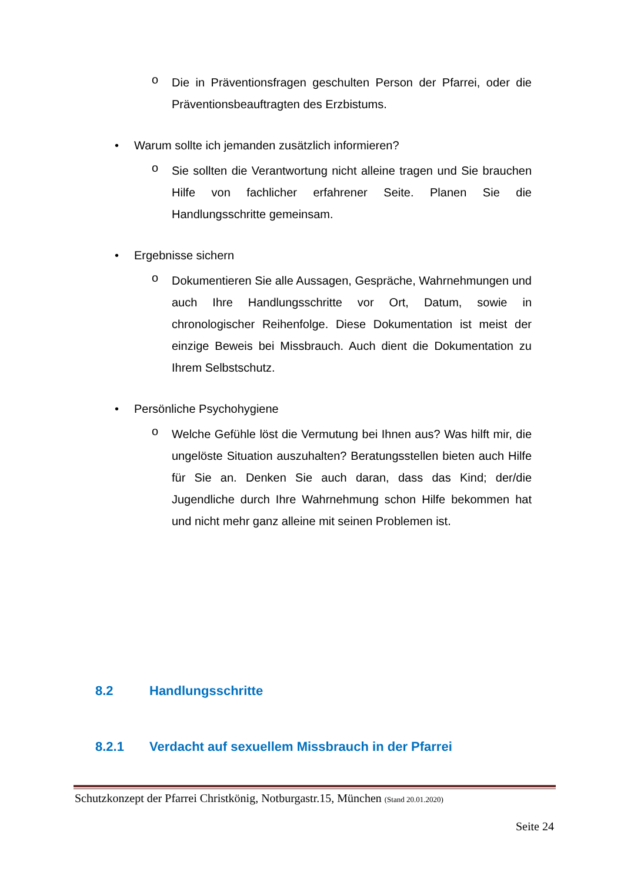o
Die in Präventionsfragen geschulten Person der Pfarrei, oder die Präventionsbeauftragten des Erzbistums.
• Warum sollte ich jemanden zusätzlich informieren?
o
Sie sollten die Verantwortung nicht alleine tragen und Sie brauchen Hilfe von fachlicher erfahrener Seite. Planen Sie die Handlungsschritte gemeinsam.
• Ergebnisse sichern
o
Dokumentieren Sie alle Aussagen, Gespräche, Wahrnehmungen und auch Ihre Handlungsschritte vor Ort, Datum, sowie in chronologischer Reihenfolge. Diese Dokumentation ist meist der einzige Beweis bei Missbrauch. Auch dient die Dokumentation zu Ihrem Selbstschutz.
• Persönliche Psychohygiene
o
Welche Gefühle löst die Vermutung bei Ihnen aus? Was hilft mir, die ungelöste Situation auszuhalten? Beratungsstellen bieten auch Hilfe für Sie an. Denken Sie auch daran, dass das Kind; der/die Jugendliche durch Ihre Wahrnehmung schon Hilfe bekommen hat und nicht mehr ganz alleine mit seinen Problemen ist.
8.2 Handlungsschritte
8.2.1 Verdacht auf sexuellem Missbrauch in der Pfarrei
Schutzkonzept der Pfarrei Christkönig, Notburgastr.15, München (Stand 20.01.2020)
Seite 24